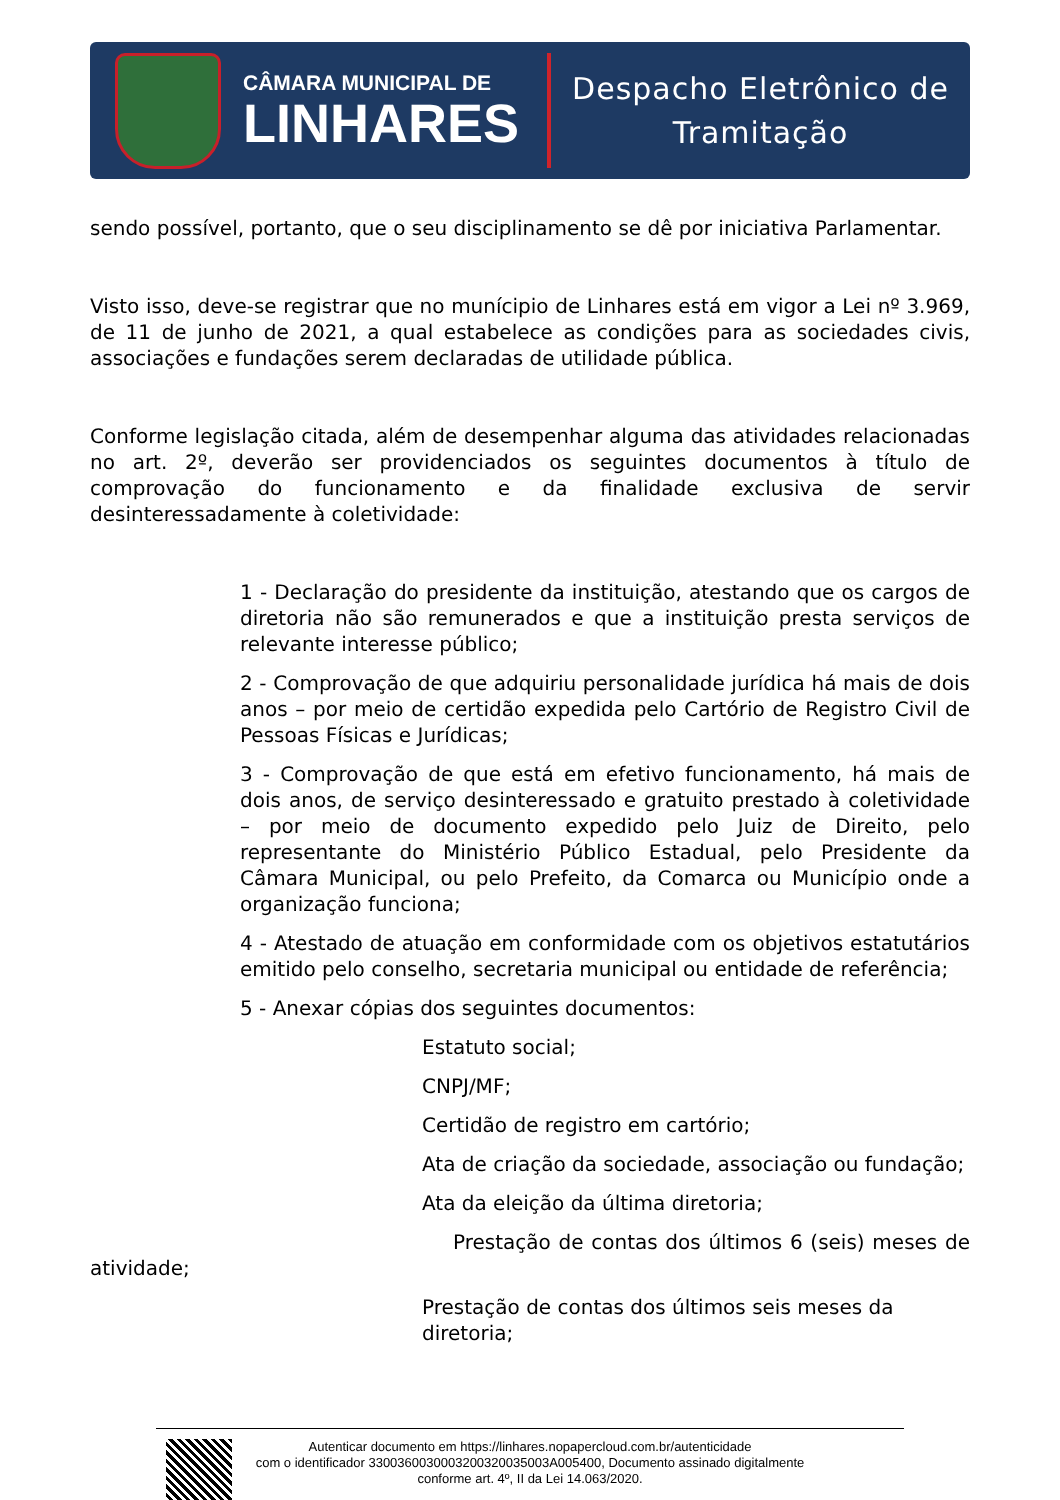CÂMARA MUNICIPAL DE
LINHARES
Despacho Eletrônico de
Tramitação
sendo possível, portanto, que o seu disciplinamento se dê por iniciativa Parlamentar.
Visto isso, deve-se registrar que no munícipio de Linhares está em vigor a Lei nº 3.969, de 11 de junho de 2021, a qual estabelece as condições para as sociedades civis, associações e fundações serem declaradas de utilidade pública.
Conforme legislação citada, além de desempenhar alguma das atividades relacionadas no art. 2º, deverão ser providenciados os seguintes documentos à título de comprovação do funcionamento e da finalidade exclusiva de servir desinteressadamente à coletividade:
1 - Declaração do presidente da instituição, atestando que os cargos de diretoria não são remunerados e que a instituição presta serviços de relevante interesse público;
2 - Comprovação de que adquiriu personalidade jurídica há mais de dois anos – por meio de certidão expedida pelo Cartório de Registro Civil de Pessoas Físicas e Jurídicas;
3 - Comprovação de que está em efetivo funcionamento, há mais de dois anos, de serviço desinteressado e gratuito prestado à coletividade – por meio de documento expedido pelo Juiz de Direito, pelo representante do Ministério Público Estadual, pelo Presidente da Câmara Municipal, ou pelo Prefeito, da Comarca ou Município onde a organização funciona;
4 - Atestado de atuação em conformidade com os objetivos estatutários emitido pelo conselho, secretaria municipal ou entidade de referência;
5 - Anexar cópias dos seguintes documentos:
Estatuto social;
CNPJ/MF;
Certidão de registro em cartório;
Ata de criação da sociedade, associação ou fundação;
Ata da eleição da última diretoria;
Prestação de contas dos últimos 6 (seis) meses de atividade;
Prestação de contas dos últimos seis meses da diretoria;
Autenticar documento em https://linhares.nopapercloud.com.br/autenticidade
com o identificador 3300360030003200320035003A005400, Documento assinado digitalmente
conforme art. 4º, II da Lei 14.063/2020.